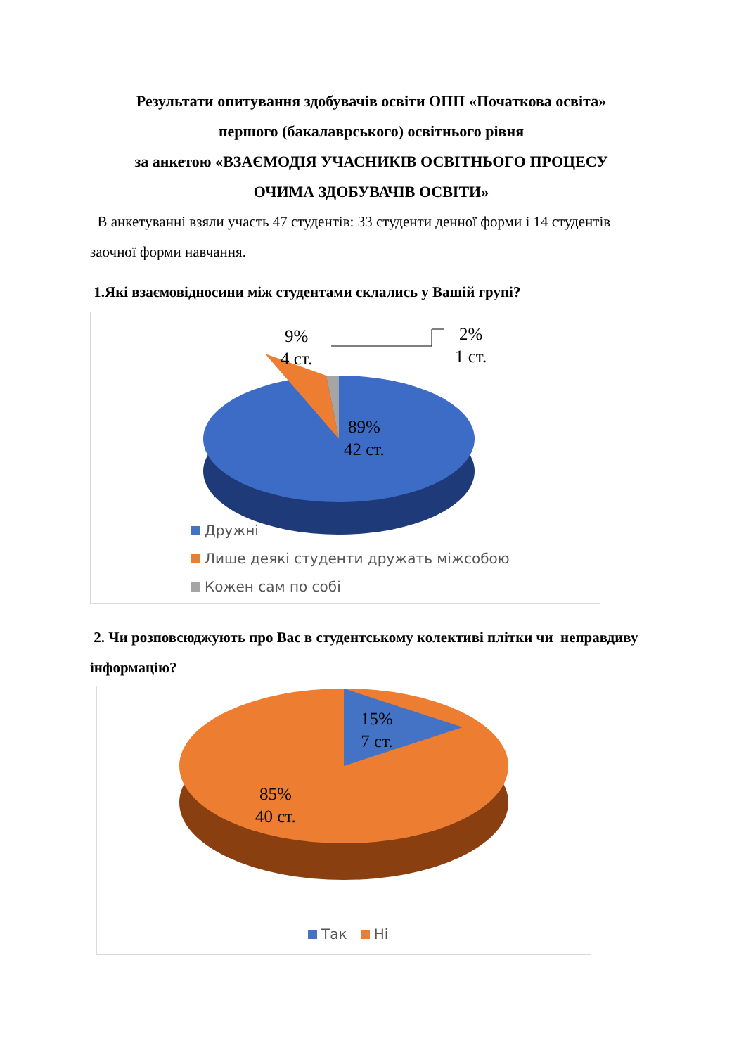Результати опитування здобувачів освіти ОПП «Початкова освіта»
першого (бакалаврського) освітнього рівня
за анкетою «ВЗАЄМОДІЯ УЧАСНИКІВ ОСВІТНЬОГО ПРОЦЕСУ
ОЧИМА ЗДОБУВАЧІВ ОСВІТИ»
В анкетуванні взяли участь 47 студентів: 33 студенти денної форми і 14 студентів заочної форми навчання.
1.Які взаємовідносини між студентами склались у Вашій групі?
9%
4 ст.
2%
1 ст.
89%
42 ст.
Дружні
Лише деякі студенти дружать міжсобою
Кожен сам по собі
2. Чи розповсюджують про Вас в студентському колективі плітки чи неправдиву інформацію?
15%
7 ст.
85%
40 ст.
Так Ні